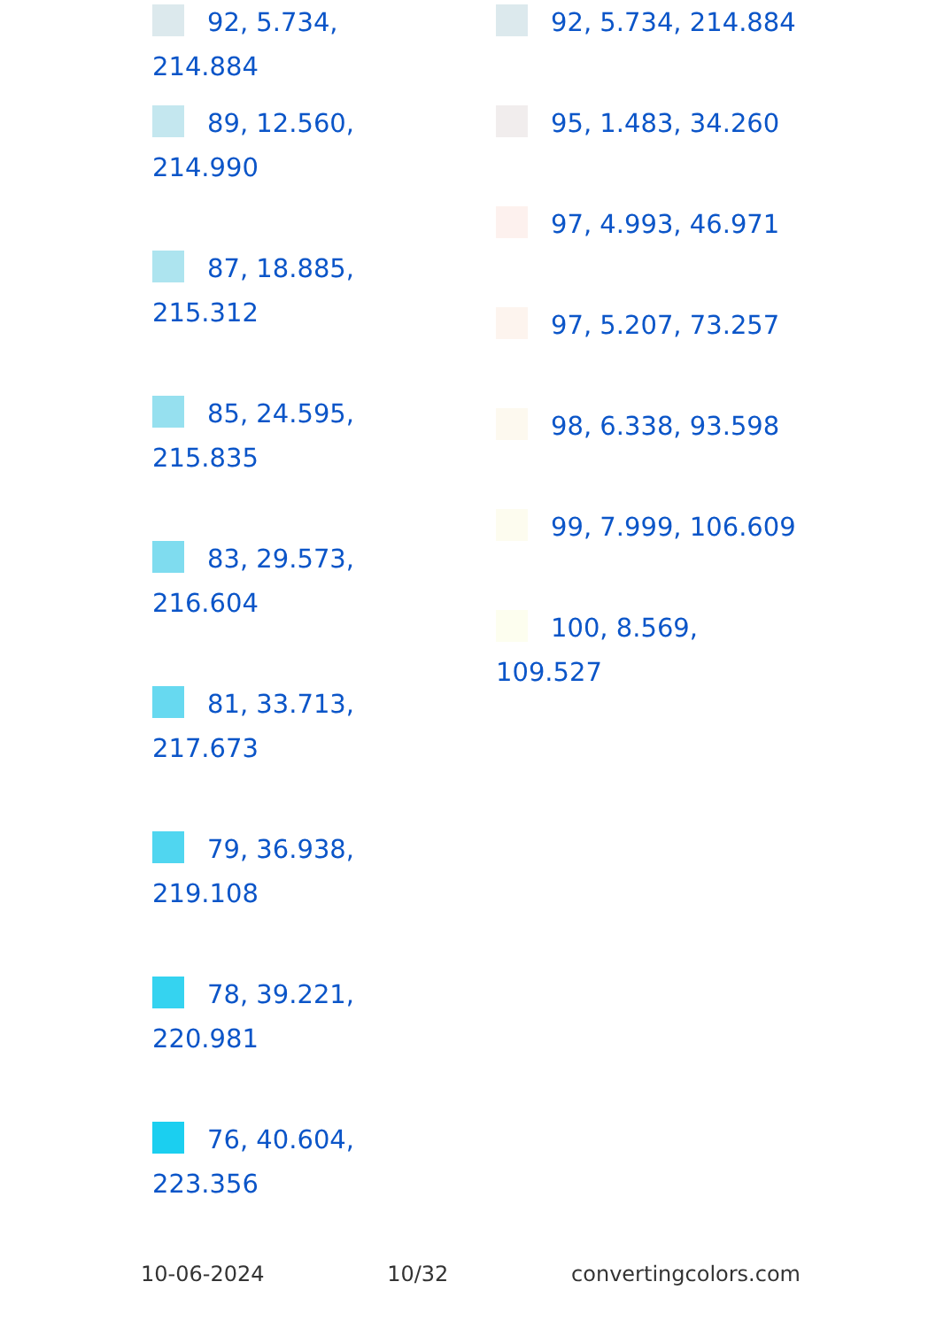92, 5.734, 214.884
89, 12.560, 214.990
87, 18.885, 215.312
85, 24.595, 215.835
83, 29.573, 216.604
81, 33.713, 217.673
79, 36.938, 219.108
78, 39.221, 220.981
76, 40.604, 223.356
92, 5.734, 214.884
95, 1.483, 34.260
97, 4.993, 46.971
97, 5.207, 73.257
98, 6.338, 93.598
99, 7.999, 106.609
100, 8.569, 109.527
10-06-2024 10/32 convertingcolors.com